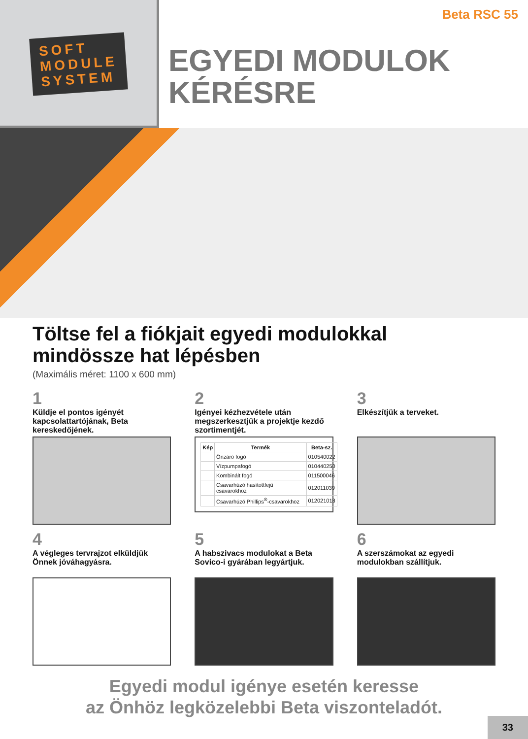Beta RSC 55
SOFT
MODULE
SYSTEM
EGYEDI MODULOK
KÉRÉSRE
Töltse fel a fiókjait egyedi modulokkal
mindössze hat lépésben
(Maximális méret: 1100 x 600 mm)
1
Küldje el pontos igényét kapcsolattartójának, Beta kereskedőjének.
2
Igényei kézhezvétele után megszerkesztjük a projektje kezdő szortimentjét.
| Kép | Termék | Beta-sz. |
| --- | --- | --- |
| | Önzáró fogó | 010540022 |
| | Vízpumpafogó | 010440250 |
| | Kombinált fogó | 011500046 |
| | Csavarhúzó hasítottfejű csavarokhoz | 012011039 |
| | Csavarhúzó Phillips<sup>®</sup>-csavarokhoz | 012021018 |
3
Elkészítjük a terveket.
4
A végleges tervrajzot elküldjük Önnek jóváhagyásra.
5
A habszivacs modulokat a Beta Sovico-i gyárában legyártjuk.
6
A szerszámokat az egyedi modulokban szállítjuk.
Egyedi modul igénye esetén keresse
az Önhöz legközelebbi Beta viszonteladót.
33